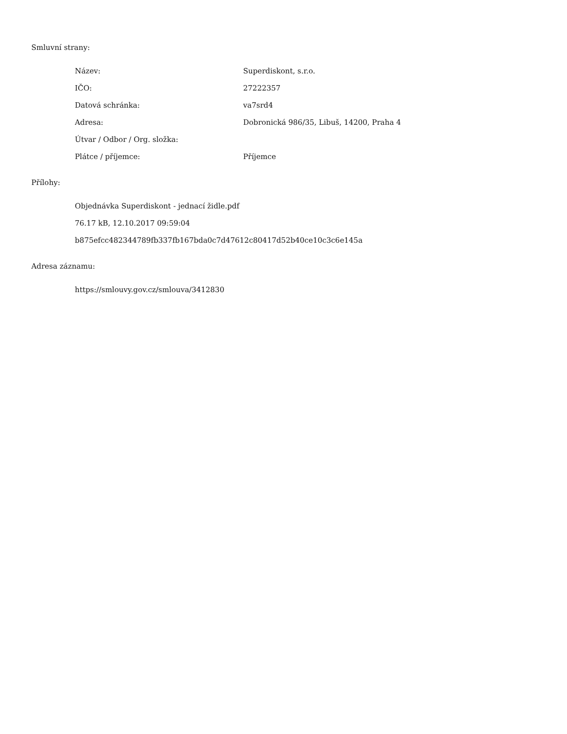Smluvní strany:
| Název: | Superdiskont, s.r.o. |
| IČO: | 27222357 |
| Datová schránka: | va7srd4 |
| Adresa: | Dobronická 986/35, Libuš, 14200, Praha 4 |
| Útvar / Odbor / Org. složka: | |
| Plátce / příjemce: | Příjemce |
Přílohy:
Objednávka Superdiskont - jednací židle.pdf
76.17 kB, 12.10.2017 09:59:04
b875efcc482344789fb337fb167bda0c7d47612c80417d52b40ce10c3c6e145a
Adresa záznamu:
https://smlouvy.gov.cz/smlouva/3412830